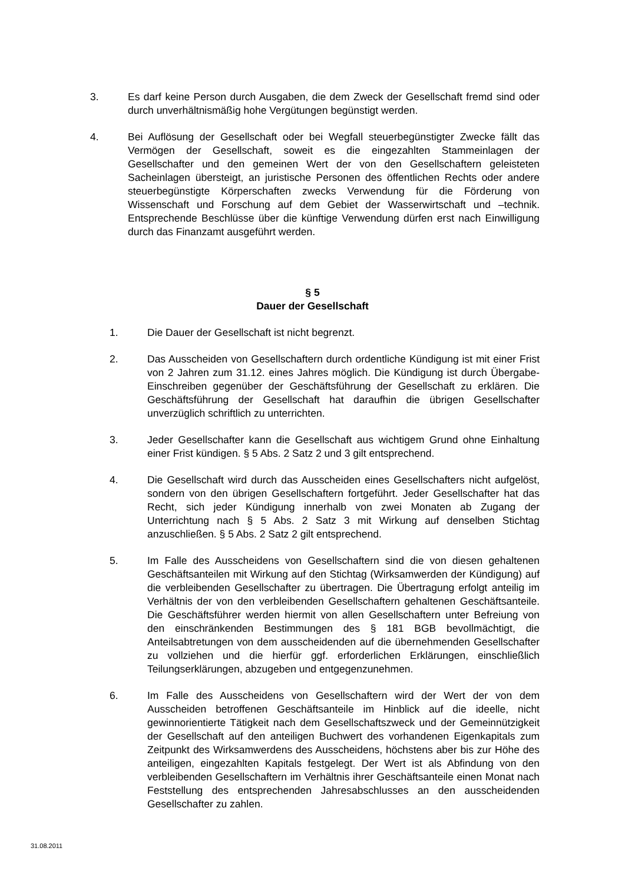3. Es darf keine Person durch Ausgaben, die dem Zweck der Gesellschaft fremd sind oder durch unverhältnismäßig hohe Vergütungen begünstigt werden.
4. Bei Auflösung der Gesellschaft oder bei Wegfall steuerbegünstigter Zwecke fällt das Vermögen der Gesellschaft, soweit es die eingezahlten Stammeinlagen der Gesellschafter und den gemeinen Wert der von den Gesellschaftern geleisteten Sacheinlagen übersteigt, an juristische Personen des öffentlichen Rechts oder andere steuerbegünstigte Körperschaften zwecks Verwendung für die Förderung von Wissenschaft und Forschung auf dem Gebiet der Wasserwirtschaft und –technik. Entsprechende Beschlüsse über die künftige Verwendung dürfen erst nach Einwilligung durch das Finanzamt ausgeführt werden.
§ 5
Dauer der Gesellschaft
1. Die Dauer der Gesellschaft ist nicht begrenzt.
2. Das Ausscheiden von Gesellschaftern durch ordentliche Kündigung ist mit einer Frist von 2 Jahren zum 31.12. eines Jahres möglich. Die Kündigung ist durch Übergabe-Einschreiben gegenüber der Geschäftsführung der Gesellschaft zu erklären. Die Geschäftsführung der Gesellschaft hat daraufhin die übrigen Gesellschafter unverzüglich schriftlich zu unterrichten.
3. Jeder Gesellschafter kann die Gesellschaft aus wichtigem Grund ohne Einhaltung einer Frist kündigen. § 5 Abs. 2 Satz 2 und 3 gilt entsprechend.
4. Die Gesellschaft wird durch das Ausscheiden eines Gesellschafters nicht aufgelöst, sondern von den übrigen Gesellschaftern fortgeführt. Jeder Gesellschafter hat das Recht, sich jeder Kündigung innerhalb von zwei Monaten ab Zugang der Unterrichtung nach § 5 Abs. 2 Satz 3 mit Wirkung auf denselben Stichtag anzuschließen. § 5 Abs. 2 Satz 2 gilt entsprechend.
5. Im Falle des Ausscheidens von Gesellschaftern sind die von diesen gehaltenen Geschäftsanteilen mit Wirkung auf den Stichtag (Wirksamwerden der Kündigung) auf die verbleibenden Gesellschafter zu übertragen. Die Übertragung erfolgt anteilig im Verhältnis der von den verbleibenden Gesellschaftern gehaltenen Geschäftsanteile. Die Geschäftsführer werden hiermit von allen Gesellschaftern unter Befreiung von den einschränkenden Bestimmungen des § 181 BGB bevollmächtigt, die Anteilsabtretungen von dem ausscheidenden auf die übernehmenden Gesellschafter zu vollziehen und die hierfür ggf. erforderlichen Erklärungen, einschließlich Teilungserklärungen, abzugeben und entgegenzunehmen.
6. Im Falle des Ausscheidens von Gesellschaftern wird der Wert der von dem Ausscheiden betroffenen Geschäftsanteile im Hinblick auf die ideelle, nicht gewinnorientierte Tätigkeit nach dem Gesellschaftszweck und der Gemeinnützigkeit der Gesellschaft auf den anteiligen Buchwert des vorhandenen Eigenkapitals zum Zeitpunkt des Wirksamwerdens des Ausscheidens, höchstens aber bis zur Höhe des anteiligen, eingezahlten Kapitals festgelegt. Der Wert ist als Abfindung von den verbleibenden Gesellschaftern im Verhältnis ihrer Geschäftsanteile einen Monat nach Feststellung des entsprechenden Jahresabschlusses an den ausscheidenden Gesellschafter zu zahlen.
31.08.2011